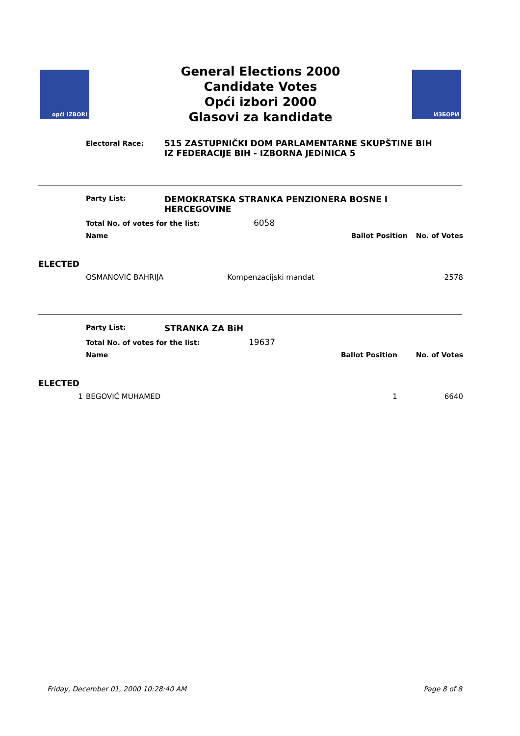opći IZBORI
General Elections 2000
Candidate Votes
Opći izbori 2000
Glasovi za kandidate
ИЗБОРИ
Electoral Race:
515 ZASTUPNIČKI DOM PARLAMENTARNE SKUPŠTINE BIH
IZ FEDERACIJE BIH - IZBORNA JEDINICA 5
| | Party List: | DEMOKRATSKA STRANKA PENZIONERA BOSNE I HERCEGOVINE | | |
| | Total No. of votes for the list: 6058 | | | |
| | Name | | Ballot Position | No. of Votes |
| ELECTED | | | | |
| | OSMANOVIĆ BAHRIJA Kompenzacijski mandat | | | 2578 |
| | Party List: | STRANKA ZA BiH | | |
| | Total No. of votes for the list: 19637 | | | |
| | Name | | Ballot Position | No. of Votes |
| ELECTED | | | | |
| 1 | BEGOVIĆ MUHAMED | | 1 | 6640 |
Friday, December 01, 2000 10:28:40 AM Page 8 of 8